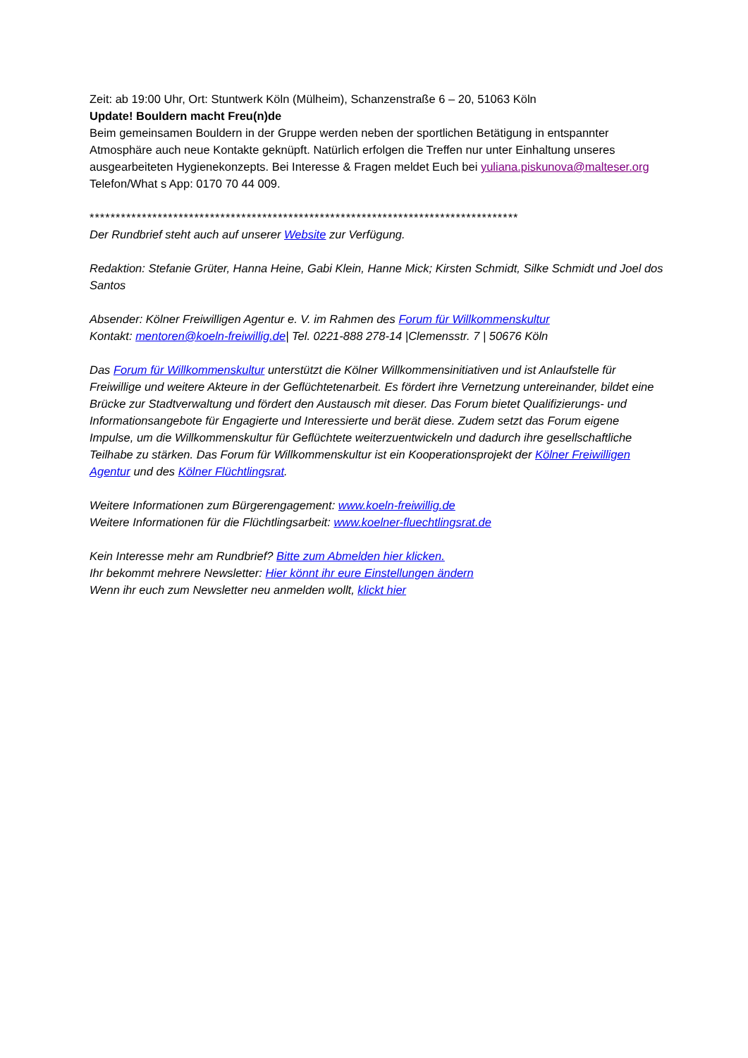Zeit: ab 19:00 Uhr, Ort: Stuntwerk Köln (Mülheim), Schanzenstraße 6 – 20, 51063 Köln
Update! Bouldern macht Freu(n)de
Beim gemeinsamen Bouldern in der Gruppe werden neben der sportlichen Betätigung in entspannter Atmosphäre auch neue Kontakte geknüpft. Natürlich erfolgen die Treffen nur unter Einhaltung unseres ausgearbeiteten Hygienekonzepts. Bei Interesse & Fragen meldet Euch bei yuliana.piskunova@malteser.org Telefon/What s App: 0170 70 44 009.
**********************************************************************************
Der Rundbrief steht auch auf unserer Website zur Verfügung.
Redaktion: Stefanie Grüter, Hanna Heine, Gabi Klein, Hanne Mick; Kirsten Schmidt, Silke Schmidt und Joel dos Santos
Absender: Kölner Freiwilligen Agentur e. V. im Rahmen des Forum für Willkommenskultur
Kontakt: mentoren@koeln-freiwillig.de| Tel. 0221-888 278-14 |Clemensstr. 7 | 50676 Köln
Das Forum für Willkommenskultur unterstützt die Kölner Willkommensinitiativen und ist Anlaufstelle für Freiwillige und weitere Akteure in der Geflüchtetenarbeit. Es fördert ihre Vernetzung untereinander, bildet eine Brücke zur Stadtverwaltung und fördert den Austausch mit dieser. Das Forum bietet Qualifizierungs- und Informationsangebote für Engagierte und Interessierte und berät diese. Zudem setzt das Forum eigene Impulse, um die Willkommenskultur für Geflüchtete weiterzuentwickeln und dadurch ihre gesellschaftliche Teilhabe zu stärken. Das Forum für Willkommenskultur ist ein Kooperationsprojekt der Kölner Freiwilligen Agentur und des Kölner Flüchtlingsrat.
Weitere Informationen zum Bürgerengagement: www.koeln-freiwillig.de
Weitere Informationen für die Flüchtlingsarbeit: www.koelner-fluechtlingsrat.de
Kein Interesse mehr am Rundbrief? Bitte zum Abmelden hier klicken.
Ihr bekommt mehrere Newsletter: Hier könnt ihr eure Einstellungen ändern
Wenn ihr euch zum Newsletter neu anmelden wollt, klickt hier